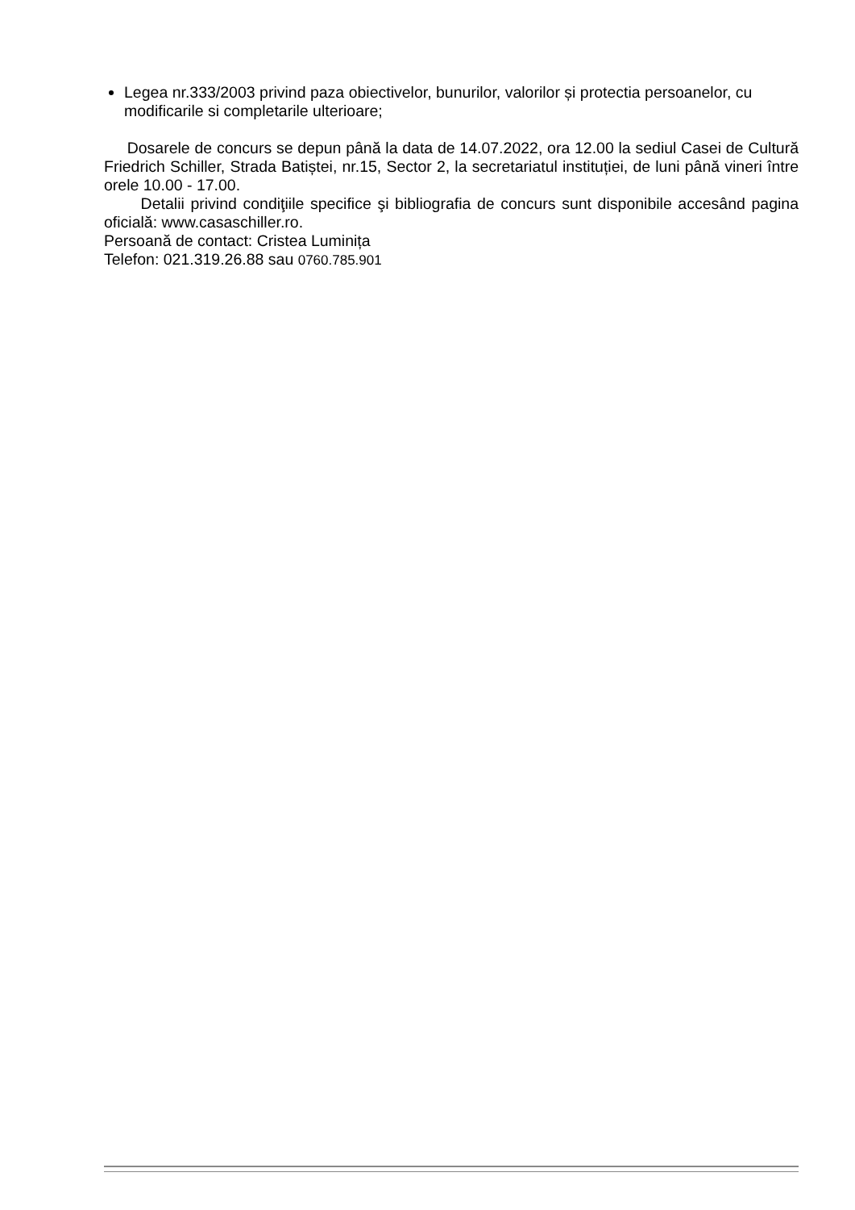Legea nr.333/2003 privind paza obiectivelor, bunurilor, valorilor și protectia persoanelor, cu modificarile si completarile ulterioare;
Dosarele de concurs se depun până la data de 14.07.2022, ora 12.00 la sediul Casei de Cultură Friedrich Schiller, Strada Batiștei, nr.15, Sector 2, la secretariatul instituției, de luni până vineri între orele 10.00 - 17.00.
Detalii privind condiţiile specifice şi bibliografia de concurs sunt disponibile accesând pagina oficială: www.casaschiller.ro.
Persoană de contact: Cristea Luminița
Telefon: 021.319.26.88 sau 0760.785.901